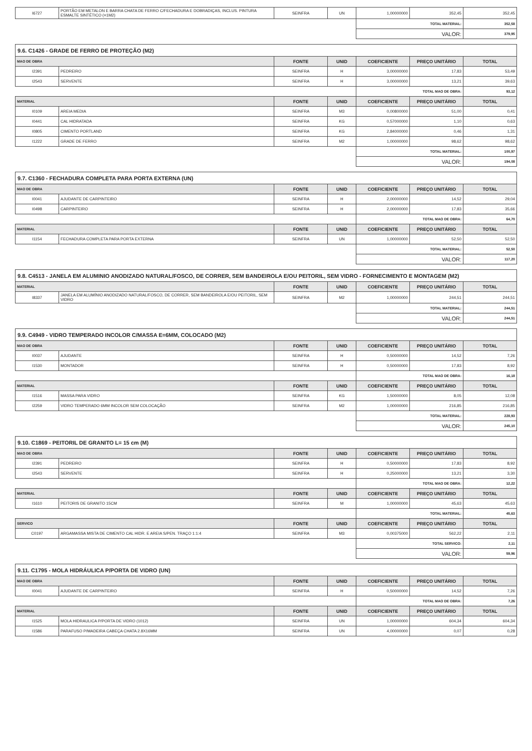| I6727 | PORTÃO EM METALON E BARRA CHATA DE FERRO C/FECHADURA E DOBRADIÇAS, INCLUS. PINTURA ESMALTE SINTÉTICO (=1M2) | SEINFRA | UN | 1,00000000 | 352,45 | 352,45 |
| | | | | TOTAL MATERIAL: | | 352,58 |
| | | | | VALOR: | | 379,95 |
| 9.6. C1426 - GRADE DE FERRO DE PROTEÇÃO (M2) | | | | | | |
| --- | --- | --- | --- | --- | --- | --- |
| MAO DE OBRA | | FONTE | UNID | COEFICIENTE | PREÇO UNITÁRIO | TOTAL |
| I2391 | PEDREIRO | SEINFRA | H | 3,00000000 | 17,83 | 53,49 |
| I2543 | SERVENTE | SEINFRA | H | 3,00000000 | 13,21 | 39,63 |
| | | | | TOTAL MAO DE OBRA: | | 93,12 |
| MATERIAL | | FONTE | UNID | COEFICIENTE | PREÇO UNITÁRIO | TOTAL |
| I0109 | AREIA MEDIA | SEINFRA | M3 | 0,00800000 | 51,00 | 0,41 |
| I0441 | CAL HIDRATADA | SEINFRA | KG | 0,57000000 | 1,10 | 0,63 |
| I0805 | CIMENTO PORTLAND | SEINFRA | KG | 2,84000000 | 0,46 | 1,31 |
| I1222 | GRADE DE FERRO | SEINFRA | M2 | 1,00000000 | 98,62 | 98,62 |
| | | | | TOTAL MATERIAL: | | 100,97 |
| | | | | VALOR: | | 194,08 |
| 9.7. C1360 - FECHADURA COMPLETA PARA PORTA EXTERNA (UN) | | | | | | |
| --- | --- | --- | --- | --- | --- | --- |
| MAO DE OBRA | | FONTE | UNID | COEFICIENTE | PREÇO UNITÁRIO | TOTAL |
| I0041 | AJUDANTE DE CARPINTEIRO | SEINFRA | H | 2,00000000 | 14,52 | 29,04 |
| I0498 | CARPINTEIRO | SEINFRA | H | 2,00000000 | 17,83 | 35,66 |
| | | | | TOTAL MAO DE OBRA: | | 64,70 |
| MATERIAL | | FONTE | UNID | COEFICIENTE | PREÇO UNITÁRIO | TOTAL |
| I1154 | FECHADURA COMPLETA PARA PORTA EXTERNA | SEINFRA | UN | 1,00000000 | 52,50 | 52,50 |
| | | | | TOTAL MATERIAL: | | 52,50 |
| | | | | VALOR: | | 117,20 |
| 9.8. C4513 - JANELA EM ALUMINIO ANODIZADO NATURAL/FOSCO, DE CORRER, SEM BANDEIROLA E/OU PEITORIL, SEM VIDRO - FORNECIMENTO E MONTAGEM (M2) | | | | | | |
| --- | --- | --- | --- | --- | --- | --- |
| MATERIAL | | FONTE | UNID | COEFICIENTE | PREÇO UNITÁRIO | TOTAL |
| I8337 | JANELA EM ALUMÍNIO ANODIZADO NATURAL/FOSCO, DE CORRER, SEM BANDEIROLA E/OU PEITORIL, SEM VIDRO | SEINFRA | M2 | 1,00000000 | 244,51 | 244,51 |
| | | | | TOTAL MATERIAL: | | 244,51 |
| | | | | VALOR: | | 244,51 |
| 9.9. C4949 - VIDRO TEMPERADO INCOLOR C/MASSA E=6MM, COLOCADO (M2) | | | | | | |
| --- | --- | --- | --- | --- | --- | --- |
| MAO DE OBRA | | FONTE | UNID | COEFICIENTE | PREÇO UNITÁRIO | TOTAL |
| I0037 | AJUDANTE | SEINFRA | H | 0,50000000 | 14,52 | 7,26 |
| I1530 | MONTADOR | SEINFRA | H | 0,50000000 | 17,83 | 8,92 |
| | | | | TOTAL MAO DE OBRA: | | 16,18 |
| MATERIAL | | FONTE | UNID | COEFICIENTE | PREÇO UNITÁRIO | TOTAL |
| I1516 | MASSA PARA VIDRO | SEINFRA | KG | 1,50000000 | 8,05 | 12,08 |
| I2259 | VIDRO TEMPERADO 6MM INCOLOR SEM COLOCAÇÃO | SEINFRA | M2 | 1,00000000 | 216,85 | 216,85 |
| | | | | TOTAL MATERIAL: | | 228,93 |
| | | | | VALOR: | | 245,10 |
| 9.10. C1869 - PEITORIL DE GRANITO L= 15 cm (M) | | | | | | |
| --- | --- | --- | --- | --- | --- | --- |
| MAO DE OBRA | | FONTE | UNID | COEFICIENTE | PREÇO UNITÁRIO | TOTAL |
| I2391 | PEDREIRO | SEINFRA | H | 0,50000000 | 17,83 | 8,92 |
| I2543 | SERVENTE | SEINFRA | H | 0,25000000 | 13,21 | 3,30 |
| | | | | TOTAL MAO DE OBRA: | | 12,22 |
| MATERIAL | | FONTE | UNID | COEFICIENTE | PREÇO UNITÁRIO | TOTAL |
| I1610 | PEITORIS DE GRANITO 15CM | SEINFRA | M | 1,00000000 | 45,63 | 45,63 |
| | | | | TOTAL MATERIAL: | | 45,63 |
| SERVICO | | FONTE | UNID | COEFICIENTE | PREÇO UNITÁRIO | TOTAL |
| C0197 | ARGAMASSA MISTA DE CIMENTO CAL HIDR. E AREIA S/PEN. TRAÇO 1:1:4 | SEINFRA | M3 | 0,00375000 | 562,22 | 2,11 |
| | | | | TOTAL SERVICO: | | 2,11 |
| | | | | VALOR: | | 59,96 |
| 9.11. C1795 - MOLA HIDRÁULICA P/PORTA DE VIDRO (UN) | | | | | | |
| --- | --- | --- | --- | --- | --- | --- |
| MAO DE OBRA | | FONTE | UNID | COEFICIENTE | PREÇO UNITÁRIO | TOTAL |
| I0041 | AJUDANTE DE CARPINTEIRO | SEINFRA | H | 0,50000000 | 14,52 | 7,26 |
| | | | | TOTAL MAO DE OBRA: | | 7,26 |
| MATERIAL | | FONTE | UNID | COEFICIENTE | PREÇO UNITÁRIO | TOTAL |
| I1525 | MOLA HIDRAULICA P/PORTA DE VIDRO (1012) | SEINFRA | UN | 1,00000000 | 604,34 | 604,34 |
| I1586 | PARAFUSO P/MADEIRA CABEÇA CHATA 2.8X16MM | SEINFRA | UN | 4,00000000 | 0,07 | 0,28 |